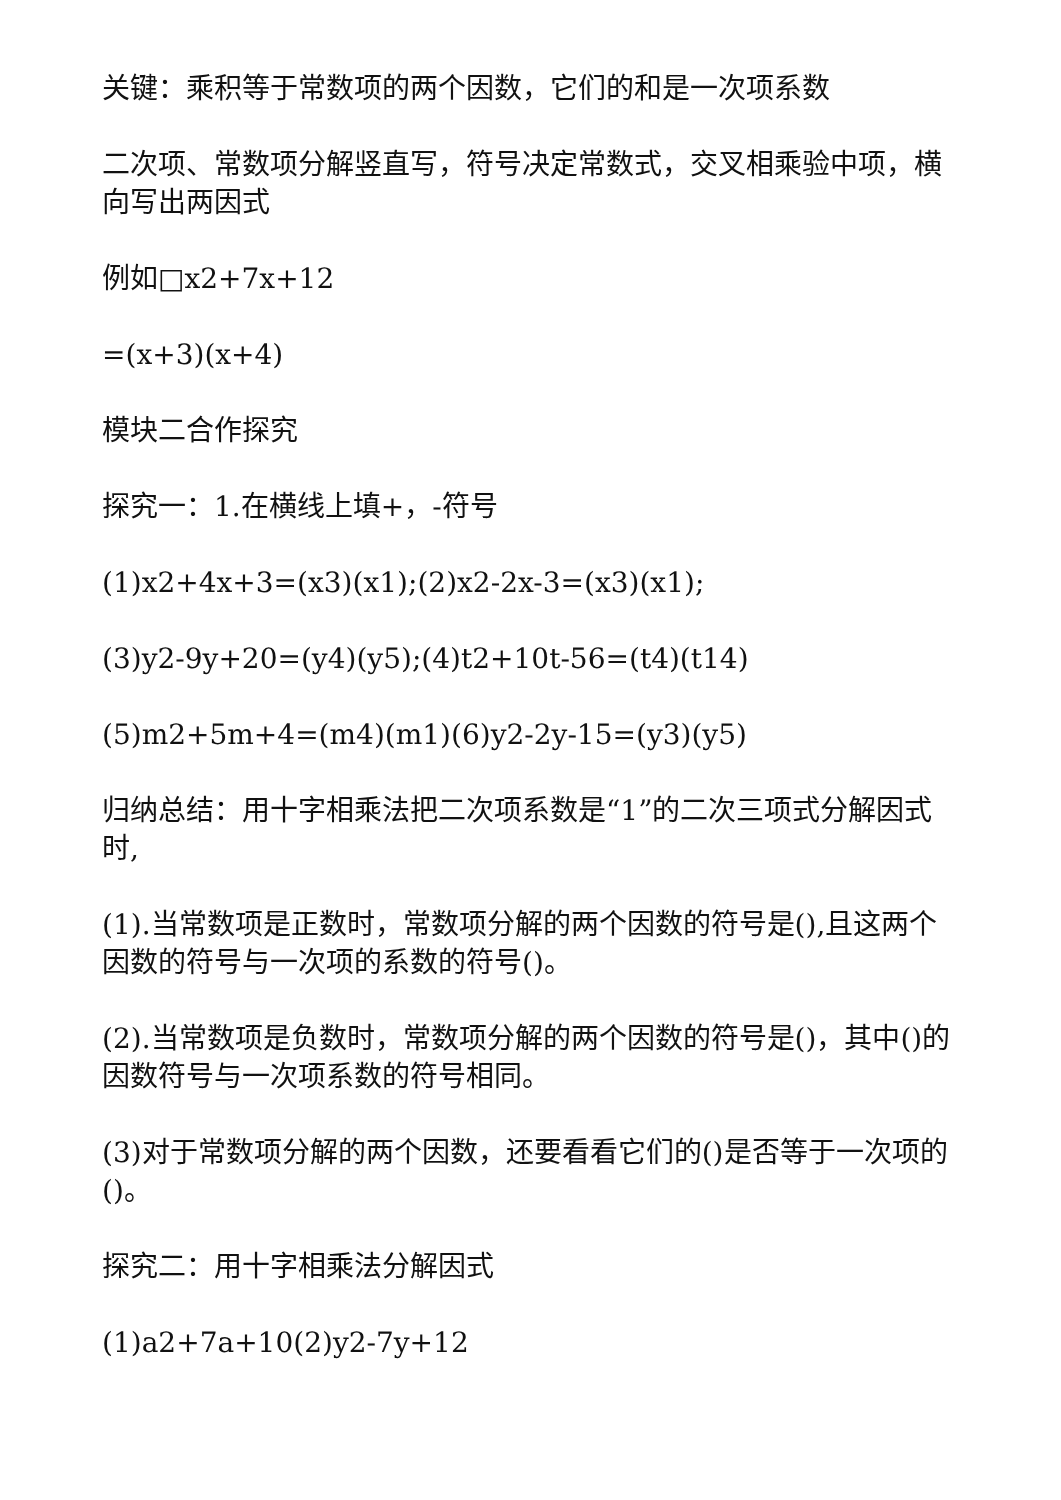关键：乘积等于常数项的两个因数，它们的和是一次项系数
二次项、常数项分解竖直写，符号决定常数式，交叉相乘验中项，横向写出两因式
例如□x2+7x+12
=(x+3)(x+4)
模块二合作探究
探究一：1.在横线上填+，-符号
(1)x2+4x+3=(x3)(x1);(2)x2-2x-3=(x3)(x1);
(3)y2-9y+20=(y4)(y5);(4)t2+10t-56=(t4)(t14)
(5)m2+5m+4=(m4)(m1)(6)y2-2y-15=(y3)(y5)
归纳总结：用十字相乘法把二次项系数是“1”的二次三项式分解因式时,
(1).当常数项是正数时，常数项分解的两个因数的符号是(),且这两个因数的符号与一次项的系数的符号()。
(2).当常数项是负数时，常数项分解的两个因数的符号是()，其中()的因数符号与一次项系数的符号相同。
(3)对于常数项分解的两个因数，还要看看它们的()是否等于一次项的()。
探究二：用十字相乘法分解因式
(1)a2+7a+10(2)y2-7y+12